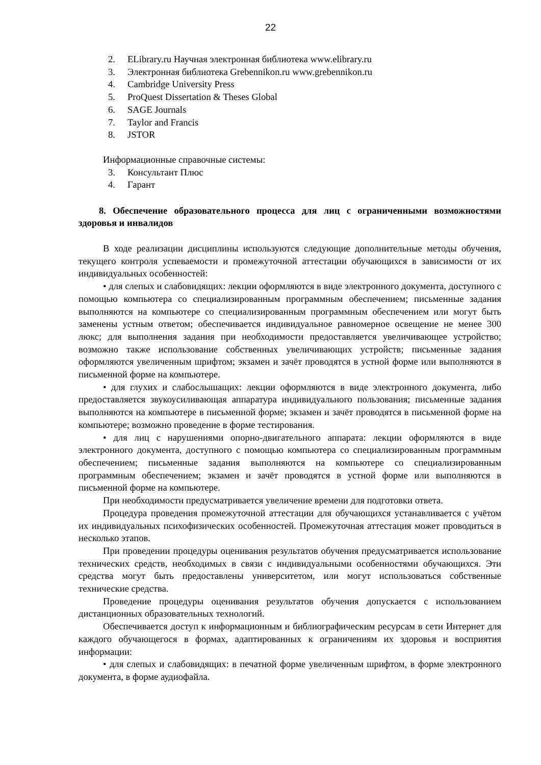22
2. ELibrary.ru Научная электронная библиотека www.elibrary.ru
3. Электронная библиотека Grebennikon.ru www.grebennikon.ru
4. Cambridge University Press
5. ProQuest Dissertation & Theses Global
6. SAGE Journals
7. Taylor and Francis
8. JSTOR
Информационные справочные системы:
3. Консультант Плюс
4. Гарант
8. Обеспечение образовательного процесса для лиц с ограниченными возможностями здоровья и инвалидов
В ходе реализации дисциплины используются следующие дополнительные методы обучения, текущего контроля успеваемости и промежуточной аттестации обучающихся в зависимости от их индивидуальных особенностей:
• для слепых и слабовидящих: лекции оформляются в виде электронного документа, доступного с помощью компьютера со специализированным программным обеспечением; письменные задания выполняются на компьютере со специализированным программным обеспечением или могут быть заменены устным ответом; обеспечивается индивидуальное равномерное освещение не менее 300 люкс; для выполнения задания при необходимости предоставляется увеличивающее устройство; возможно также использование собственных увеличивающих устройств; письменные задания оформляются увеличенным шрифтом; экзамен и зачёт проводятся в устной форме или выполняются в письменной форме на компьютере.
• для глухих и слабослышащих: лекции оформляются в виде электронного документа, либо предоставляется звукоусиливающая аппаратура индивидуального пользования; письменные задания выполняются на компьютере в письменной форме; экзамен и зачёт проводятся в письменной форме на компьютере; возможно проведение в форме тестирования.
• для лиц с нарушениями опорно-двигательного аппарата: лекции оформляются в виде электронного документа, доступного с помощью компьютера со специализированным программным обеспечением; письменные задания выполняются на компьютере со специализированным программным обеспечением; экзамен и зачёт проводятся в устной форме или выполняются в письменной форме на компьютере.
При необходимости предусматривается увеличение времени для подготовки ответа.
Процедура проведения промежуточной аттестации для обучающихся устанавливается с учётом их индивидуальных психофизических особенностей. Промежуточная аттестация может проводиться в несколько этапов.
При проведении процедуры оценивания результатов обучения предусматривается использование технических средств, необходимых в связи с индивидуальными особенностями обучающихся. Эти средства могут быть предоставлены университетом, или могут использоваться собственные технические средства.
Проведение процедуры оценивания результатов обучения допускается с использованием дистанционных образовательных технологий.
Обеспечивается доступ к информационным и библиографическим ресурсам в сети Интернет для каждого обучающегося в формах, адаптированных к ограничениям их здоровья и восприятия информации:
• для слепых и слабовидящих: в печатной форме увеличенным шрифтом, в форме электронного документа, в форме аудиофайла.